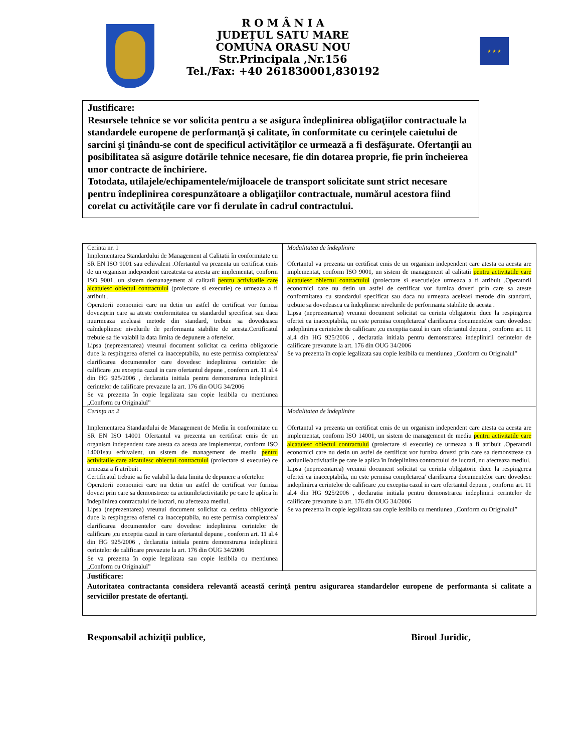R O M Â N I A
JUDEŢUL SATU MARE
COMUNA ORASU NOU
Str.Principala ,Nr.156
Tel./Fax: +40 261830001,830192
★ ★ ★
Justificare:
Resursele tehnice se vor solicita pentru a se asigura îndeplinirea obligaţiilor contractuale la standardele europene de performanţă şi calitate, în conformitate cu cerinţele caietului de sarcini şi ţinându-se cont de specificul activităţilor ce urmează a fi desfăşurate. Ofertanţii au posibilitatea să asigure dotările tehnice necesare, fie din dotarea proprie, fie prin încheierea unor contracte de închiriere.
Totodata, utilajele/echipamentele/mijloacele de transport solicitate sunt strict necesare pentru îndeplinirea corespunzătoare a obligaţiilor contractuale, numărul acestora fiind corelat cu activităţile care vor fi derulate în cadrul contractului.
| Cerinta nr. 1 Implementarea Standardului de Management al Calitatii în conformitate cu SR EN ISO 9001 sau echivalent .Ofertantul va prezenta un certificat emis de un organism independent careatesta ca acesta are implementat, conform ISO 9001, un sistem demanagement al calitatii pentru activitatile care alcatuiesc obiectul contractului (proiectare si executie) ce urmeaza a fi atribuit . Operatorii economici care nu detin un astfel de certificat vor furniza doveziprin care sa ateste conformitatea cu standardul specificat sau daca nuurmeaza aceleasi metode din standard, trebuie sa dovedeasca caîndeplinesc nivelurile de performanta stabilite de acesta.Certificatul trebuie sa fie valabil la data limita de depunere a ofertelor. Lipsa (neprezentarea) vreunui document solicitat ca cerinta obligatorie duce la respingerea ofertei ca inacceptabila, nu este permisa completarea/ clarificarea documentelor care dovedesc indeplinirea cerintelor de calificare ,cu exceptia cazul in care ofertantul depune , conform art. 11 al.4 din HG 925/2006 , declaratia initiala pentru demonstrarea indeplinirii cerintelor de calificare prevazute la art. 176 din OUG 34/2006 Se va prezenta în copie legalizata sau copie lezibila cu mentiunea „Conform cu Originalul” | Modalitatea de îndeplinire Ofertantul va prezenta un certificat emis de un organism independent care atesta ca acesta are implementat, conform ISO 9001, un sistem de management al calitatii pentru activitatile care alcatuiesc obiectul contractului (proiectare si executie)ce urmeaza a fi atribuit .Operatorii economici care nu detin un astfel de certificat vor furniza dovezi prin care sa ateste conformitatea cu standardul specificat sau daca nu urmeaza aceleasi metode din standard, trebuie sa dovedeasca ca îndeplinesc nivelurile de performanta stabilite de acesta . Lipsa (neprezentarea) vreunui document solicitat ca cerinta obligatorie duce la respingerea ofertei ca inacceptabila, nu este permisa completarea/ clarificarea documentelor care dovedesc indeplinirea cerintelor de calificare ,cu exceptia cazul in care ofertantul depune , conform art. 11 al.4 din HG 925/2006 , declaratia initiala pentru demonstrarea indeplinirii cerintelor de calificare prevazute la art. 176 din OUG 34/2006 Se va prezenta în copie legalizata sau copie lezibila cu mentiunea „Conform cu Originalul” |
| Cerinţa nr. 2 Implementarea Standardului de Management de Mediu în conformitate cu SR EN ISO 14001 Ofertantul va prezenta un certificat emis de un organism independent care atesta ca acesta are implementat, conform ISO 14001sau echivalent, un sistem de management de mediu pentru activitatile care alcatuiesc obiectul contractului (proiectare si executie) ce urmeaza a fi atribuit . Certificatul trebuie sa fie valabil la data limita de depunere a ofertelor. Operatorii economici care nu detin un astfel de certificat vor furniza dovezi prin care sa demonstreze ca actiunile/activitatile pe care le aplica în îndeplinirea contractului de lucrari, nu afecteaza mediul. Lipsa (neprezentarea) vreunui document solicitat ca cerinta obligatorie duce la respingerea ofertei ca inacceptabila, nu este permisa completarea/ clarificarea documentelor care dovedesc indeplinirea cerintelor de calificare ,cu exceptia cazul in care ofertantul depune , conform art. 11 al.4 din HG 925/2006 , declaratia initiala pentru demonstrarea indeplinirii cerintelor de calificare prevazute la art. 176 din OUG 34/2006 Se va prezenta în copie legalizata sau copie lezibila cu mentiunea „Conform cu Originalul” | Modalitatea de îndeplinire Ofertantul va prezenta un certificat emis de un organism independent care atesta ca acesta are implementat, conform ISO 14001, un sistem de management de mediu pentru activitatile care alcatuiesc obiectul contractului (proiectare si executie) ce urmeaza a fi atribuit .Operatorii economici care nu detin un astfel de certificat vor furniza dovezi prin care sa demonstreze ca actiunile/activitatile pe care le aplica în îndeplinirea contractului de lucrari, nu afecteaza mediul. Lipsa (neprezentarea) vreunui document solicitat ca cerinta obligatorie duce la respingerea ofertei ca inacceptabila, nu este permisa completarea/ clarificarea documentelor care dovedesc indeplinirea cerintelor de calificare ,cu exceptia cazul in care ofertantul depune , conform art. 11 al.4 din HG 925/2006 , declaratia initiala pentru demonstrarea indeplinirii cerintelor de calificare prevazute la art. 176 din OUG 34/2006 Se va prezenta în copie legalizata sau copie lezibila cu mentiunea „Conform cu Originalul” |
| Justificare: Autoritatea contractanta considera relevantă această cerinţă pentru asigurarea standardelor europene de performanta si calitate a serviciilor prestate de ofertanţi. | |
Responsabil achiziţii publice, Biroul Juridic,